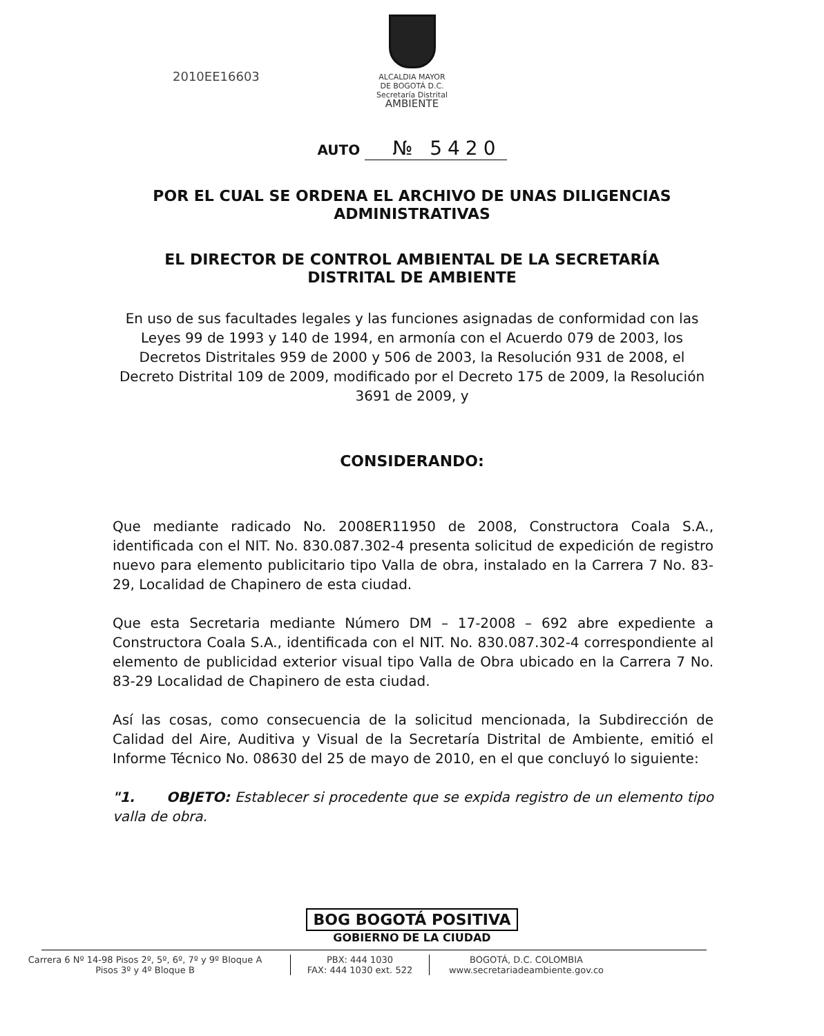2010EE16603
ALCALDIA MAYOR
DE BOGOTÁ D.C.
Secretaría Distrital
AMBIENTE
AUTO № 5420
POR EL CUAL SE ORDENA EL ARCHIVO DE UNAS DILIGENCIAS ADMINISTRATIVAS
EL DIRECTOR DE CONTROL AMBIENTAL DE LA SECRETARÍA DISTRITAL DE AMBIENTE
En uso de sus facultades legales y las funciones asignadas de conformidad con las Leyes 99 de 1993 y 140 de 1994, en armonía con el Acuerdo 079 de 2003, los Decretos Distritales 959 de 2000 y 506 de 2003, la Resolución 931 de 2008, el Decreto Distrital 109 de 2009, modificado por el Decreto 175 de 2009, la Resolución 3691 de 2009, y
CONSIDERANDO:
Que mediante radicado No. 2008ER11950 de 2008, Constructora Coala S.A., identificada con el NIT. No. 830.087.302-4 presenta solicitud de expedición de registro nuevo para elemento publicitario tipo Valla de obra, instalado en la Carrera 7 No. 83-29, Localidad de Chapinero de esta ciudad.
Que esta Secretaria mediante Número DM – 17-2008 – 692 abre expediente a Constructora Coala S.A., identificada con el NIT. No. 830.087.302-4 correspondiente al elemento de publicidad exterior visual tipo Valla de Obra ubicado en la Carrera 7 No. 83-29 Localidad de Chapinero de esta ciudad.
Así las cosas, como consecuencia de la solicitud mencionada, la Subdirección de Calidad del Aire, Auditiva y Visual de la Secretaría Distrital de Ambiente, emitió el Informe Técnico No. 08630 del 25 de mayo de 2010, en el que concluyó lo siguiente:
"1. OBJETO: Establecer si procedente que se expida registro de un elemento tipo valla de obra.
BOG BOGOTÁ POSITIVA
GOBIERNO DE LA CIUDAD
Carrera 6 Nº 14-98 Pisos 2º, 5º, 6º, 7º y 9º Bloque A
Pisos 3º y 4º Bloque B
PBX: 444 1030
FAX: 444 1030 ext. 522
BOGOTÁ, D.C. COLOMBIA
www.secretariadeambiente.gov.co